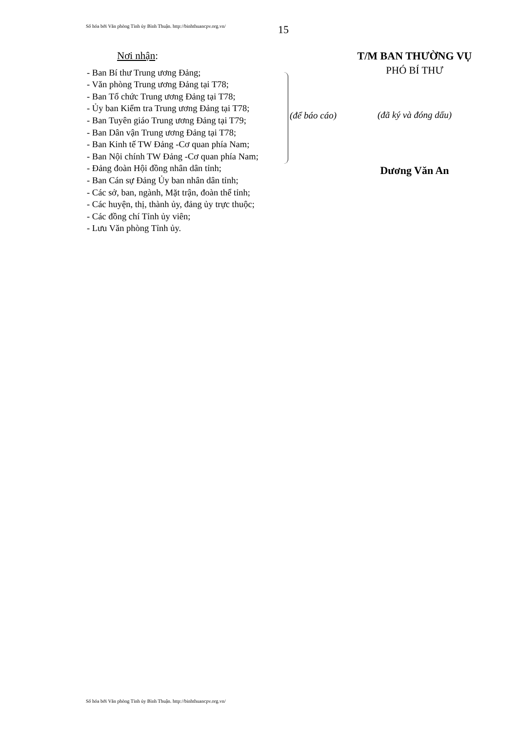Số hóa bởi Văn phòng Tỉnh ủy Bình Thuận. http://binhthuancpv.org.vn/
15
Nơi nhận:
- Ban Bí thư Trung ương Đảng;
- Văn phòng Trung ương Đảng tại T78;
- Ban Tổ chức Trung ương Đảng tại T78;
- Ủy ban Kiểm tra Trung ương Đảng tại T78;
- Ban Tuyên giáo Trung ương Đảng tại T79;
- Ban Dân vận Trung ương Đảng tại T78;
- Ban Kinh tế TW Đảng -Cơ quan phía Nam;
- Ban Nội chính TW Đảng -Cơ quan phía Nam;
- Đảng đoàn Hội đồng nhân dân tỉnh;
- Ban Cán sự Đảng Ủy ban nhân dân tỉnh;
- Các sở, ban, ngành, Mặt trận, đoàn thể tỉnh;
- Các huyện, thị, thành ủy, đảng ủy trực thuộc;
- Các đồng chí Tỉnh ủy viên;
- Lưu Văn phòng Tỉnh ủy.
(để báo cáo)
T/M BAN THƯỜNG VỤ
PHÓ BÍ THƯ
(đã ký và đóng dấu)
Dương Văn An
Số hóa bởi Văn phòng Tỉnh ủy Bình Thuận. http://binhthuancpv.org.vn/